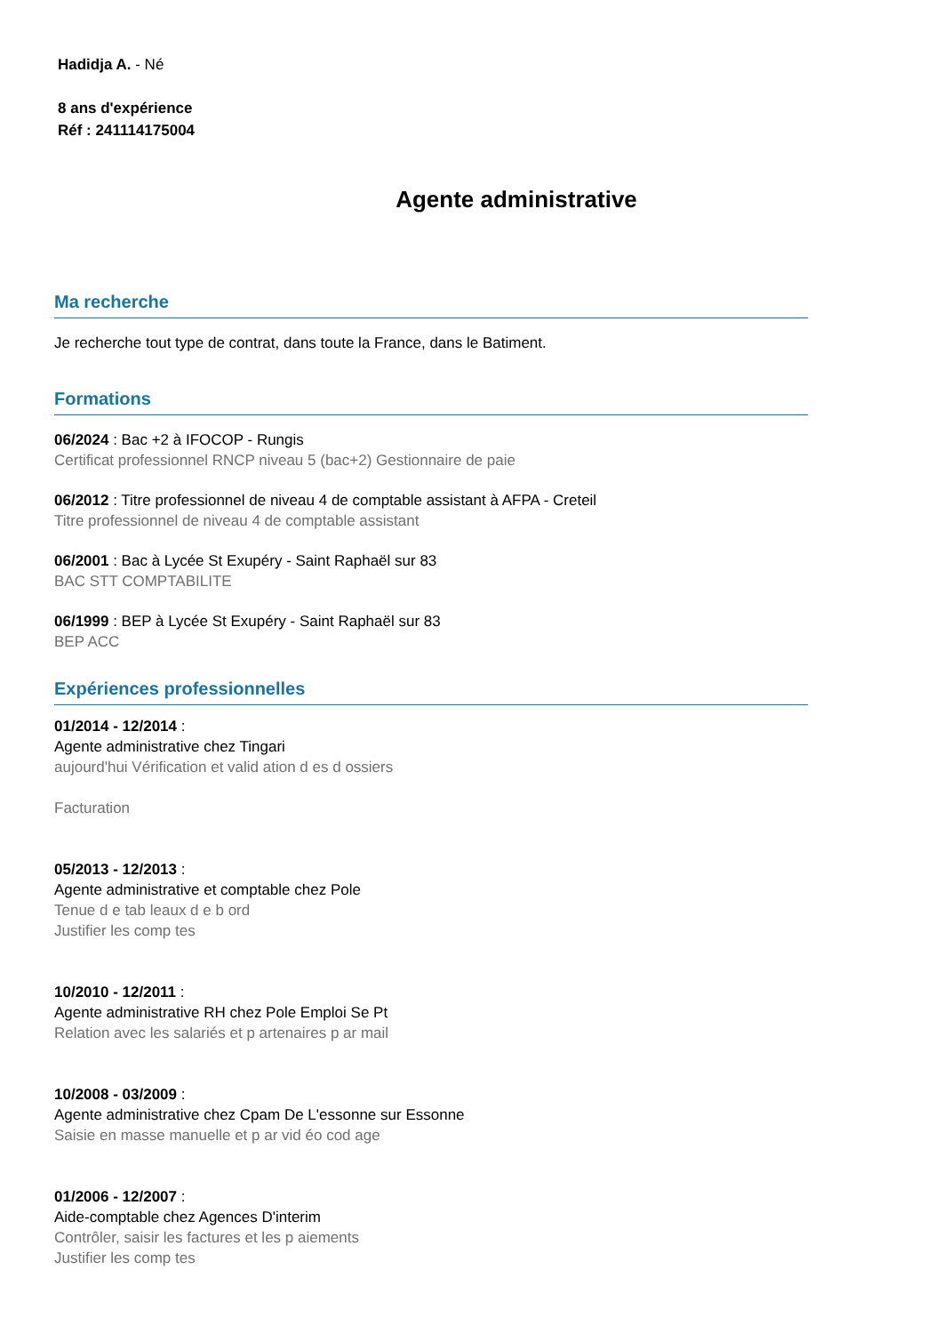Hadidja A. - Né
8 ans d'expérience
Réf : 241114175004
Agente administrative
Ma recherche
Je recherche tout type de contrat, dans toute la France, dans le Batiment.
Formations
06/2024 : Bac +2 à IFOCOP - Rungis
Certificat professionnel RNCP niveau 5 (bac+2) Gestionnaire de paie
06/2012 : Titre professionnel de niveau 4 de comptable assistant à AFPA - Creteil
Titre professionnel de niveau 4 de comptable assistant
06/2001 : Bac à Lycée St Exupéry - Saint Raphaël sur 83
BAC STT COMPTABILITE
06/1999 : BEP à Lycée St Exupéry - Saint Raphaël sur 83
BEP ACC
Expériences professionnelles
01/2014 - 12/2014 :
Agente administrative chez Tingari
aujourd'hui Vérification et valid ation d es d ossiers
Facturation
05/2013 - 12/2013 :
Agente administrative et comptable chez Pole
Tenue d e tab leaux d e b ord
Justifier les comp tes
10/2010 - 12/2011 :
Agente administrative RH chez Pole Emploi Se Pt
Relation avec les salariés et p artenaires p ar mail
10/2008 - 03/2009 :
Agente administrative chez Cpam De L'essonne sur Essonne
Saisie en masse manuelle et p ar vid éo cod age
01/2006 - 12/2007 :
Aide-comptable chez Agences D'interim
Contrôler, saisir les factures et les p aiements
Justifier les comp tes